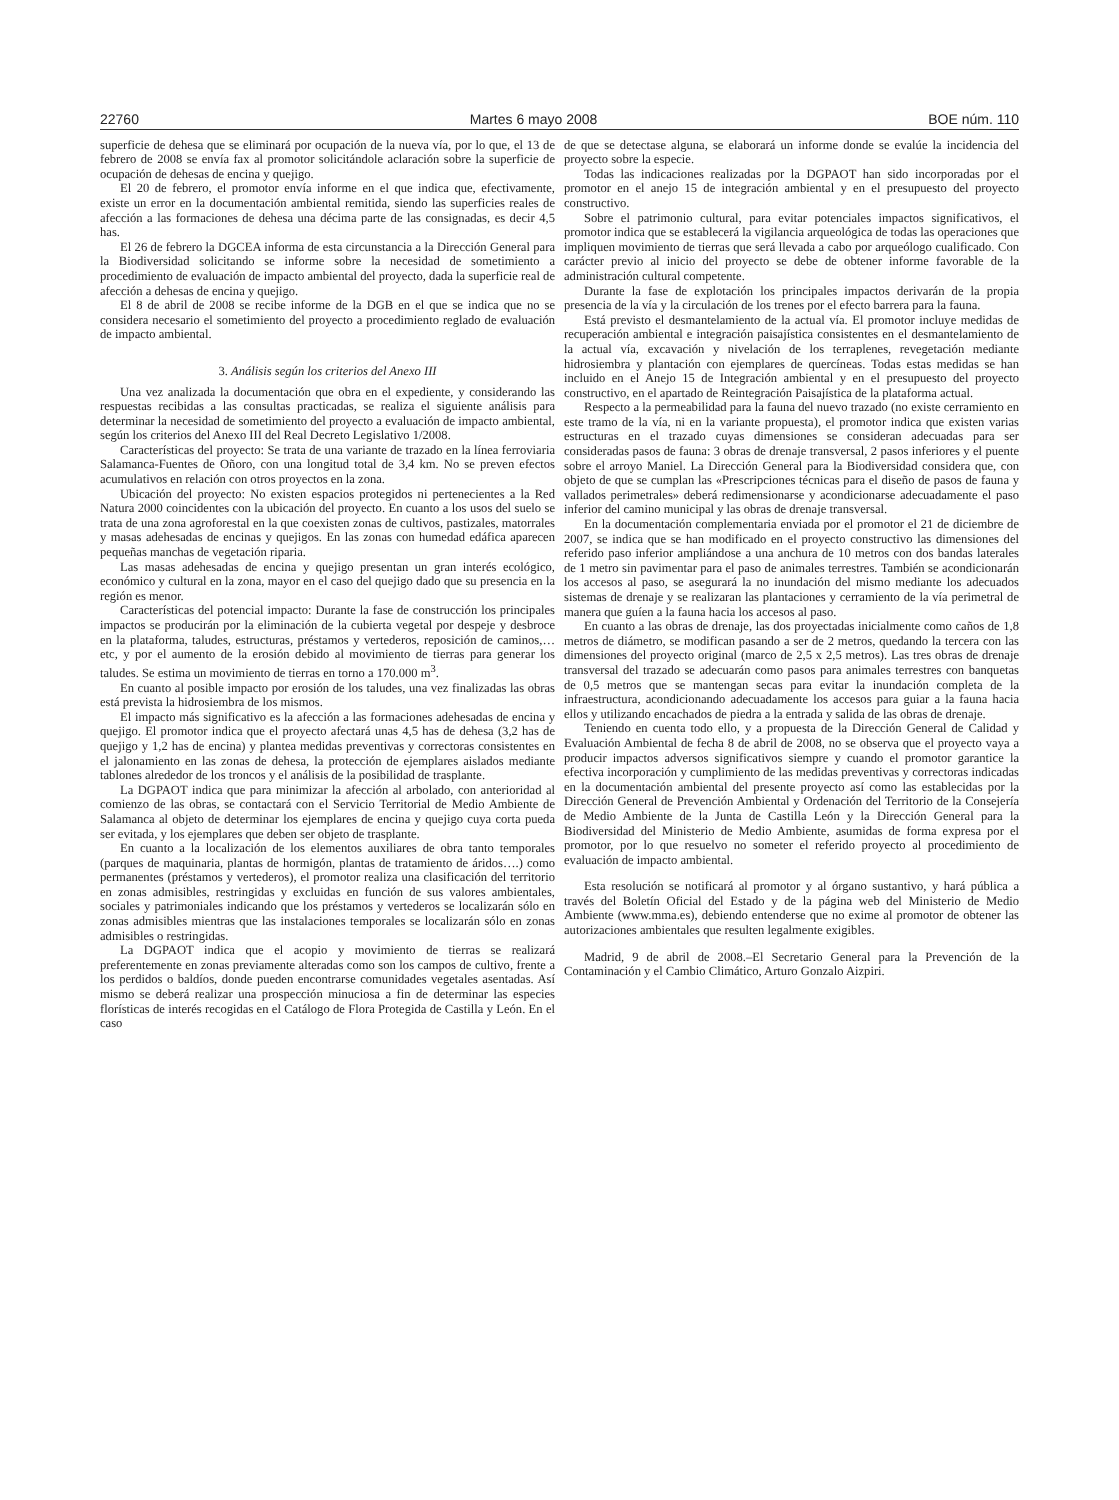22760 Martes 6 mayo 2008 BOE núm. 110
superficie de dehesa que se eliminará por ocupación de la nueva vía, por lo que, el 13 de febrero de 2008 se envía fax al promotor solicitándole aclaración sobre la superficie de ocupación de dehesas de encina y quejigo.
El 20 de febrero, el promotor envía informe en el que indica que, efectivamente, existe un error en la documentación ambiental remitida, siendo las superficies reales de afección a las formaciones de dehesa una décima parte de las consignadas, es decir 4,5 has.
El 26 de febrero la DGCEA informa de esta circunstancia a la Dirección General para la Biodiversidad solicitando se informe sobre la necesidad de sometimiento a procedimiento de evaluación de impacto ambiental del proyecto, dada la superficie real de afección a dehesas de encina y quejigo.
El 8 de abril de 2008 se recibe informe de la DGB en el que se indica que no se considera necesario el sometimiento del proyecto a procedimiento reglado de evaluación de impacto ambiental.
3. Análisis según los criterios del Anexo III
Una vez analizada la documentación que obra en el expediente, y considerando las respuestas recibidas a las consultas practicadas, se realiza el siguiente análisis para determinar la necesidad de sometimiento del proyecto a evaluación de impacto ambiental, según los criterios del Anexo III del Real Decreto Legislativo 1/2008.
Características del proyecto: Se trata de una variante de trazado en la línea ferroviaria Salamanca-Fuentes de Oñoro, con una longitud total de 3,4 km. No se preven efectos acumulativos en relación con otros proyectos en la zona.
Ubicación del proyecto: No existen espacios protegidos ni pertenecientes a la Red Natura 2000 coincidentes con la ubicación del proyecto. En cuanto a los usos del suelo se trata de una zona agroforestal en la que coexisten zonas de cultivos, pastizales, matorrales y masas adehesadas de encinas y quejigos. En las zonas con humedad edáfica aparecen pequeñas manchas de vegetación riparia.
Las masas adehesadas de encina y quejigo presentan un gran interés ecológico, económico y cultural en la zona, mayor en el caso del quejigo dado que su presencia en la región es menor.
Características del potencial impacto: Durante la fase de construcción los principales impactos se producirán por la eliminación de la cubierta vegetal por despeje y desbroce en la plataforma, taludes, estructuras, préstamos y vertederos, reposición de caminos,…etc, y por el aumento de la erosión debido al movimiento de tierras para generar los taludes. Se estima un movimiento de tierras en torno a 170.000 m<sup>3</sup>.
En cuanto al posible impacto por erosión de los taludes, una vez finalizadas las obras está prevista la hidrosiembra de los mismos.
El impacto más significativo es la afección a las formaciones adehesadas de encina y quejigo. El promotor indica que el proyecto afectará unas 4,5 has de dehesa (3,2 has de quejigo y 1,2 has de encina) y plantea medidas preventivas y correctoras consistentes en el jalonamiento en las zonas de dehesa, la protección de ejemplares aislados mediante tablones alrededor de los troncos y el análisis de la posibilidad de trasplante.
La DGPAOT indica que para minimizar la afección al arbolado, con anterioridad al comienzo de las obras, se contactará con el Servicio Territorial de Medio Ambiente de Salamanca al objeto de determinar los ejemplares de encina y quejigo cuya corta pueda ser evitada, y los ejemplares que deben ser objeto de trasplante.
En cuanto a la localización de los elementos auxiliares de obra tanto temporales (parques de maquinaria, plantas de hormigón, plantas de tratamiento de áridos….) como permanentes (préstamos y vertederos), el promotor realiza una clasificación del territorio en zonas admisibles, restringidas y excluidas en función de sus valores ambientales, sociales y patrimoniales indicando que los préstamos y vertederos se localizarán sólo en zonas admisibles mientras que las instalaciones temporales se localizarán sólo en zonas admisibles o restringidas.
La DGPAOT indica que el acopio y movimiento de tierras se realizará preferentemente en zonas previamente alteradas como son los campos de cultivo, frente a los perdidos o baldíos, donde pueden encontrarse comunidades vegetales asentadas. Así mismo se deberá realizar una prospección minuciosa a fin de determinar las especies florísticas de interés recogidas en el Catálogo de Flora Protegida de Castilla y León. En el caso
de que se detectase alguna, se elaborará un informe donde se evalúe la incidencia del proyecto sobre la especie.
Todas las indicaciones realizadas por la DGPAOT han sido incorporadas por el promotor en el anejo 15 de integración ambiental y en el presupuesto del proyecto constructivo.
Sobre el patrimonio cultural, para evitar potenciales impactos significativos, el promotor indica que se establecerá la vigilancia arqueológica de todas las operaciones que impliquen movimiento de tierras que será llevada a cabo por arqueólogo cualificado. Con carácter previo al inicio del proyecto se debe de obtener informe favorable de la administración cultural competente.
Durante la fase de explotación los principales impactos derivarán de la propia presencia de la vía y la circulación de los trenes por el efecto barrera para la fauna.
Está previsto el desmantelamiento de la actual vía. El promotor incluye medidas de recuperación ambiental e integración paisajística consistentes en el desmantelamiento de la actual vía, excavación y nivelación de los terraplenes, revegetación mediante hidrosiembra y plantación con ejemplares de quercíneas. Todas estas medidas se han incluido en el Anejo 15 de Integración ambiental y en el presupuesto del proyecto constructivo, en el apartado de Reintegración Paisajística de la plataforma actual.
Respecto a la permeabilidad para la fauna del nuevo trazado (no existe cerramiento en este tramo de la vía, ni en la variante propuesta), el promotor indica que existen varias estructuras en el trazado cuyas dimensiones se consideran adecuadas para ser consideradas pasos de fauna: 3 obras de drenaje transversal, 2 pasos inferiores y el puente sobre el arroyo Maniel. La Dirección General para la Biodiversidad considera que, con objeto de que se cumplan las «Prescripciones técnicas para el diseño de pasos de fauna y vallados perimetrales» deberá redimensionarse y acondicionarse adecuadamente el paso inferior del camino municipal y las obras de drenaje transversal.
En la documentación complementaria enviada por el promotor el 21 de diciembre de 2007, se indica que se han modificado en el proyecto constructivo las dimensiones del referido paso inferior ampliándose a una anchura de 10 metros con dos bandas laterales de 1 metro sin pavimentar para el paso de animales terrestres. También se acondicionarán los accesos al paso, se asegurará la no inundación del mismo mediante los adecuados sistemas de drenaje y se realizaran las plantaciones y cerramiento de la vía perimetral de manera que guíen a la fauna hacia los accesos al paso.
En cuanto a las obras de drenaje, las dos proyectadas inicialmente como caños de 1,8 metros de diámetro, se modifican pasando a ser de 2 metros, quedando la tercera con las dimensiones del proyecto original (marco de 2,5 x 2,5 metros). Las tres obras de drenaje transversal del trazado se adecuarán como pasos para animales terrestres con banquetas de 0,5 metros que se mantengan secas para evitar la inundación completa de la infraestructura, acondicionando adecuadamente los accesos para guiar a la fauna hacia ellos y utilizando encachados de piedra a la entrada y salida de las obras de drenaje.
Teniendo en cuenta todo ello, y a propuesta de la Dirección General de Calidad y Evaluación Ambiental de fecha 8 de abril de 2008, no se observa que el proyecto vaya a producir impactos adversos significativos siempre y cuando el promotor garantice la efectiva incorporación y cumplimiento de las medidas preventivas y correctoras indicadas en la documentación ambiental del presente proyecto así como las establecidas por la Dirección General de Prevención Ambiental y Ordenación del Territorio de la Consejería de Medio Ambiente de la Junta de Castilla León y la Dirección General para la Biodiversidad del Ministerio de Medio Ambiente, asumidas de forma expresa por el promotor, por lo que resuelvo no someter el referido proyecto al procedimiento de evaluación de impacto ambiental.
Esta resolución se notificará al promotor y al órgano sustantivo, y hará pública a través del Boletín Oficial del Estado y de la página web del Ministerio de Medio Ambiente (www.mma.es), debiendo entenderse que no exime al promotor de obtener las autorizaciones ambientales que resulten legalmente exigibles.
Madrid, 9 de abril de 2008.–El Secretario General para la Prevención de la Contaminación y el Cambio Climático, Arturo Gonzalo Aizpiri.